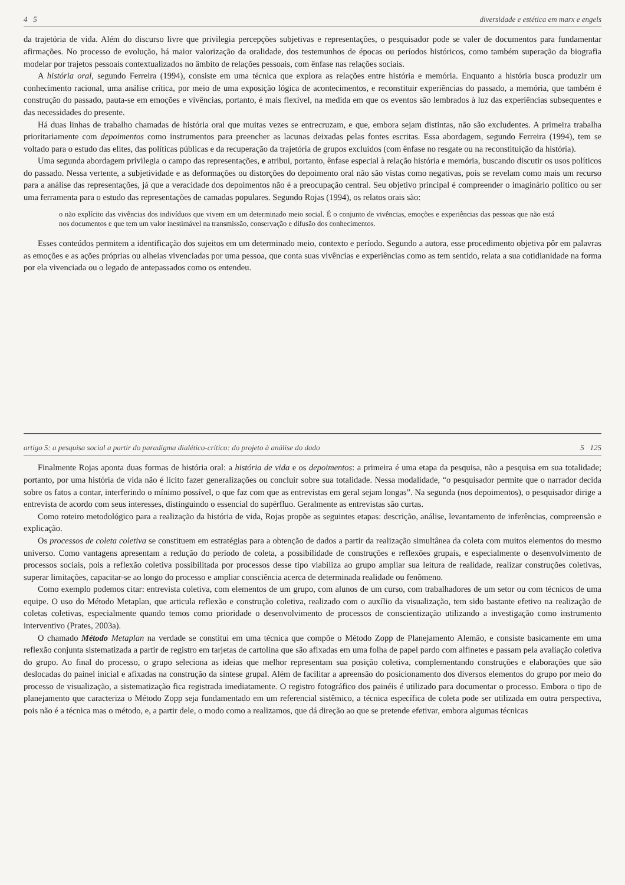4 5 diversidade e estética em marx e engels
da trajetória de vida. Além do discurso livre que privilegia percepções subjetivas e representações, o pesquisador pode se valer de documentos para fundamentar afirmações. No processo de evolução, há maior valorização da oralidade, dos testemunhos de épocas ou períodos históricos, como também superação da biografia modelar por trajetos pessoais contextualizados no âmbito de relações pessoais, com ênfase nas relações sociais.
A história oral, segundo Ferreira (1994), consiste em uma técnica que explora as relações entre história e memória. Enquanto a história busca produzir um conhecimento racional, uma análise crítica, por meio de uma exposição lógica de acontecimentos, e reconstituir experiências do passado, a memória, que também é construção do passado, pauta-se em emoções e vivências, portanto, é mais flexível, na medida em que os eventos são lembrados à luz das experiências subsequentes e das necessidades do presente.
Há duas linhas de trabalho chamadas de história oral que muitas vezes se entrecruzam, e que, embora sejam distintas, não são excludentes. A primeira trabalha prioritariamente com depoimentos como instrumentos para preencher as lacunas deixadas pelas fontes escritas. Essa abordagem, segundo Ferreira (1994), tem se voltado para o estudo das elites, das políticas públicas e da recuperação da trajetória de grupos excluídos (com ênfase no resgate ou na reconstituição da história).
Uma segunda abordagem privilegia o campo das representações, e atribui, portanto, ênfase especial à relação história e memória, buscando discutir os usos políticos do passado. Nessa vertente, a subjetividade e as deformações ou distorções do depoimento oral não são vistas como negativas, pois se revelam como mais um recurso para a análise das representações, já que a veracidade dos depoimentos não é a preocupação central. Seu objetivo principal é compreender o imaginário político ou ser uma ferramenta para o estudo das representações de camadas populares. Segundo Rojas (1994), os relatos orais são:
o não explícito das vivências dos indivíduos que vivem em um determinado meio social. É o conjunto de vivências, emoções e experiências das pessoas que não está nos documentos e que tem um valor inestimável na transmissão, conservação e difusão dos conhecimentos.
Esses conteúdos permitem a identificação dos sujeitos em um determinado meio, contexto e período. Segundo a autora, esse procedimento objetiva pôr em palavras as emoções e as ações próprias ou alheias vivenciadas por uma pessoa, que conta suas vivências e experiências como as tem sentido, relata a sua cotidianidade na forma por ela vivenciada ou o legado de antepassados como os entendeu.
artigo 5: a pesquisa social a partir do paradigma dialético-crítico: do projeto à análise do dado 5 125
Finalmente Rojas aponta duas formas de história oral: a história de vida e os depoimentos: a primeira é uma etapa da pesquisa, não a pesquisa em sua totalidade; portanto, por uma história de vida não é lícito fazer generalizações ou concluir sobre sua totalidade. Nessa modalidade, “o pesquisador permite que o narrador decida sobre os fatos a contar, interferindo o mínimo possível, o que faz com que as entrevistas em geral sejam longas”. Na segunda (nos depoimentos), o pesquisador dirige a entrevista de acordo com seus interesses, distinguindo o essencial do supérfluo. Geralmente as entrevistas são curtas.
Como roteiro metodológico para a realização da história de vida, Rojas propõe as seguintes etapas: descrição, análise, levantamento de inferências, compreensão e explicação.
Os processos de coleta coletiva se constituem em estratégias para a obtenção de dados a partir da realização simultânea da coleta com muitos elementos do mesmo universo. Como vantagens apresentam a redução do período de coleta, a possibilidade de construções e reflexões grupais, e especialmente o desenvolvimento de processos sociais, pois a reflexão coletiva possibilitada por processos desse tipo viabiliza ao grupo ampliar sua leitura de realidade, realizar construções coletivas, superar limitações, capacitar-se ao longo do processo e ampliar consciência acerca de determinada realidade ou fenômeno.
Como exemplo podemos citar: entrevista coletiva, com elementos de um grupo, com alunos de um curso, com trabalhadores de um setor ou com técnicos de uma equipe. O uso do Método Metaplan, que articula reflexão e construção coletiva, realizado com o auxílio da visualização, tem sido bastante efetivo na realização de coletas coletivas, especialmente quando temos como prioridade o desenvolvimento de processos de conscientização utilizando a investigação como instrumento interventivo (Prates, 2003a).
O chamado Método Metaplan na verdade se constitui em uma técnica que compõe o Método Zopp de Planejamento Alemão, e consiste basicamente em uma reflexão conjunta sistematizada a partir de registro em tarjetas de cartolina que são afixadas em uma folha de papel pardo com alfinetes e passam pela avaliação coletiva do grupo. Ao final do processo, o grupo seleciona as ideias que melhor representam sua posição coletiva, complementando construções e elaborações que são deslocadas do painel inicial e afixadas na construção da síntese grupal. Além de facilitar a apreensão do posicionamento dos diversos elementos do grupo por meio do processo de visualização, a sistematização fica registrada imediatamente. O registro fotográfico dos painéis é utilizado para documentar o processo. Embora o tipo de planejamento que caracteriza o Método Zopp seja fundamentado em um referencial sistêmico, a técnica específica de coleta pode ser utilizada em outra perspectiva, pois não é a técnica mas o método, e, a partir dele, o modo como a realizamos, que dá direção ao que se pretende efetivar, embora algumas técnicas